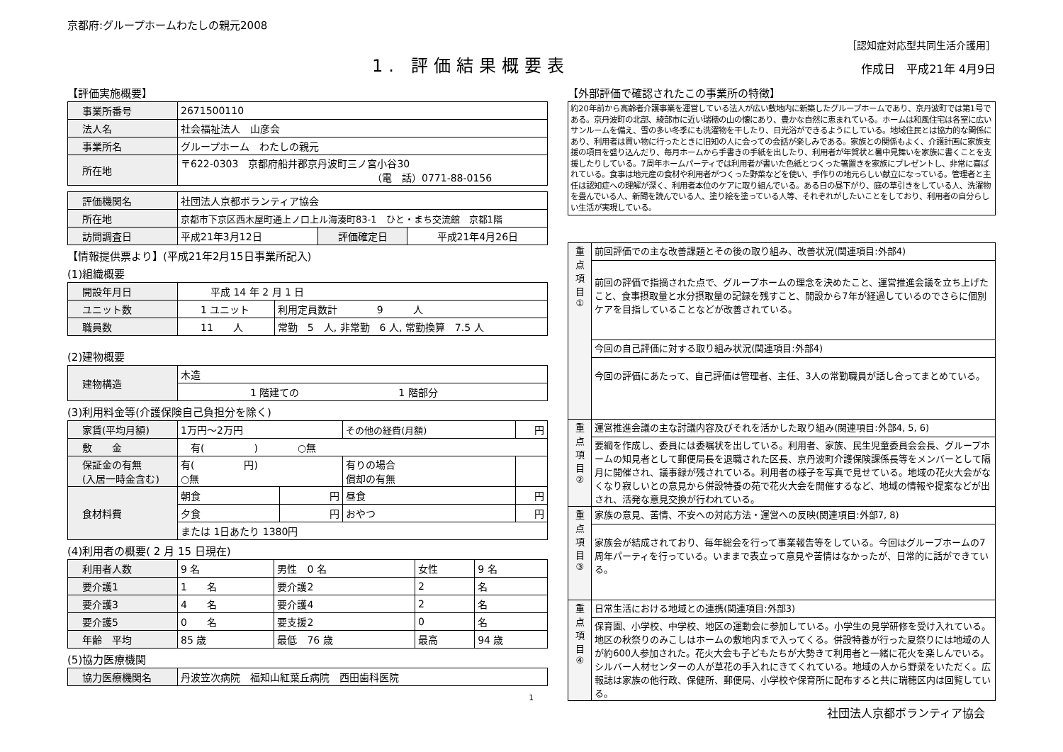京都府:グループホームわたしの親元2008
［認知症対応型共同生活介護用］
1. 評価結果概要表
作成日　平成21年 4月9日
【評価実施概要】
| 事業所番号 | 2671500110 |
| 法人名 | 社会福祉法人 山彦会 |
| 事業所名 | グループホーム わたしの親元 |
| 所在地 | 〒622-0303 京都府船井郡京丹波町三ノ宮小谷30 （電 話）0771-88-0156 |
| 評価機関名 | 社団法人京都ボランティア協会 | | |
| 所在地 | 京都市下京区西木屋町通上ノ口上ル海湊町83-1 ひと・まち交流館 京都1階 | | |
| 訪問調査日 | 平成21年3月12日 | 評価確定日 | 平成21年4月26日 |
【情報提供票より】(平成21年2月15日事業所記入)
(1)組織概要
| 開設年月日 | 平成 14 年 2 月 1 日 | |
| ユニット数 | 1 ユニット | 利用定員数計 9 人 |
| 職員数 | 11 人 | 常勤 5 人, 非常勤 6 人, 常勤換算 7.5 人 |
(2)建物概要
| 建物構造 | 木造 |
| | 1 階建ての 1 階部分 |
(3)利用料金等(介護保険自己負担分を除く)
| 家賃(平均月額) | 1万円～2万円 | | その他の経費(月額) | 円 |
| 敷 金 | 有( ) ○無 | | | |
| 保証金の有無 (入居一時金含む) | 有( 円) ○無 | | 有りの場合 償却の有無 | |
| 食材料費 | 朝食 | 円 | 昼食 | 円 |
| | 夕食 | 円 | おやつ | 円 |
| | または 1日あたり 1380円 | | | |
(4)利用者の概要( 2 月 15 日現在)
| 利用者人数 | 9 名 | 男性 0 名 | 女性 | 9 名 |
| 要介護1 | 1 名 | 要介護2 | 2 | 名 |
| 要介護3 | 4 名 | 要介護4 | 2 | 名 |
| 要介護5 | 0 名 | 要支援2 | 0 | 名 |
| 年齢 平均 | 85 歳 | 最低 76 歳 | 最高 | 94 歳 |
(5)協力医療機関
| 協力医療機関名 | 丹波笠次病院 福知山紅葉丘病院 西田歯科医院 |
1
【外部評価で確認されたこの事業所の特徴】
約20年前から高齢者介護事業を運営している法人が広い敷地内に新築したグループホームであり、京丹波町では第1号である。京丹波町の北部、綾部市に近い瑞穂の山の懐にあり、豊かな自然に恵まれている。ホームは和風住宅は各室に広いサンルームを備え、雪の多い冬季にも洗濯物を干したり、日光浴ができるようにしている。地域住民とは協力的な関係にあり、利用者は買い物に行ったときに旧知の人に会っての会話が楽しみである。家族との関係もよく、介護計画に家族支援の項目を盛り込んだり、毎月ホームから手書きの手紙を出したり、利用者が年賀状と暑中見舞いを家族に書くことを支援したりしている。7周年ホームパーティでは利用者が書いた色紙とつくった箸置きを家族にプレゼントし、非常に喜ばれている。食事は地元産の食材や利用者がつくった野菜などを使い、手作りの地元らしい献立になっている。管理者と主任は認知症への理解が深く、利用者本位のケアに取り組んでいる。ある日の昼下がり、庭の草引きをしている人、洗濯物を畳んでいる人、新聞を読んでいる人、塗り絵を塗っている人等、それぞれがしたいことをしており、利用者の自分らしい生活が実現している。
| 重 点 項 目 ① | 前回評価での主な改善課題とその後の取り組み、改善状況(関連項目:外部4) |
| | 前回の評価で指摘された点で、グループホームの理念を決めたこと、運営推進会議を立ち上げたこと、食事摂取量と水分摂取量の記録を残すこと、開設から7年が経過しているのでさらに個別ケアを目指していることなどが改善されている。 |
| | 今回の自己評価に対する取り組み状況(関連項目:外部4) |
| | 今回の評価にあたって、自己評価は管理者、主任、3人の常勤職員が話し合ってまとめている。 |
| 重 点 項 目 ② | 運営推進会議の主な討議内容及びそれを活かした取り組み(関連項目:外部4, 5, 6) |
| | 要綱を作成し、委員には委嘱状を出している。利用者、家族、民生児童委員会会長、グループホームの知見者として郵便局長を退職された区長、京丹波町介護保険課係長等をメンバーとして隔月に開催され、議事録が残されている。利用者の様子を写真で見せている。地域の花火大会がなくなり寂しいとの意見から併設特養の苑で花火大会を開催するなど、地域の情報や提案などが出され、活発な意見交換が行われている。 |
| 重 点 項 目 ③ | 家族の意見、苦情、不安への対応方法・運営への反映(関連項目:外部7, 8) |
| | 家族会が結成されており、毎年総会を行って事業報告等をしている。今回はグループホームの7周年パーティを行っている。いままで表立って意見や苦情はなかったが、日常的に話ができている。 |
| 重 点 項 目 ④ | 日常生活における地域との連携(関連項目:外部3) |
| | 保育園、小学校、中学校、地区の運動会に参加している。小学生の見学研修を受け入れている。地区の秋祭りのみこしはホームの敷地内まで入ってくる。併設特養が行った夏祭りには地域の人が約600人参加された。花火大会も子どもたちが大勢きて利用者と一緒に花火を楽しんでいる。シルバー人材センターの人が草花の手入れにきてくれている。地域の人から野菜をいただく。広報誌は家族の他行政、保健所、郵便局、小学校や保育所に配布すると共に瑞穂区内は回覧している。 |
社団法人京都ボランティア協会